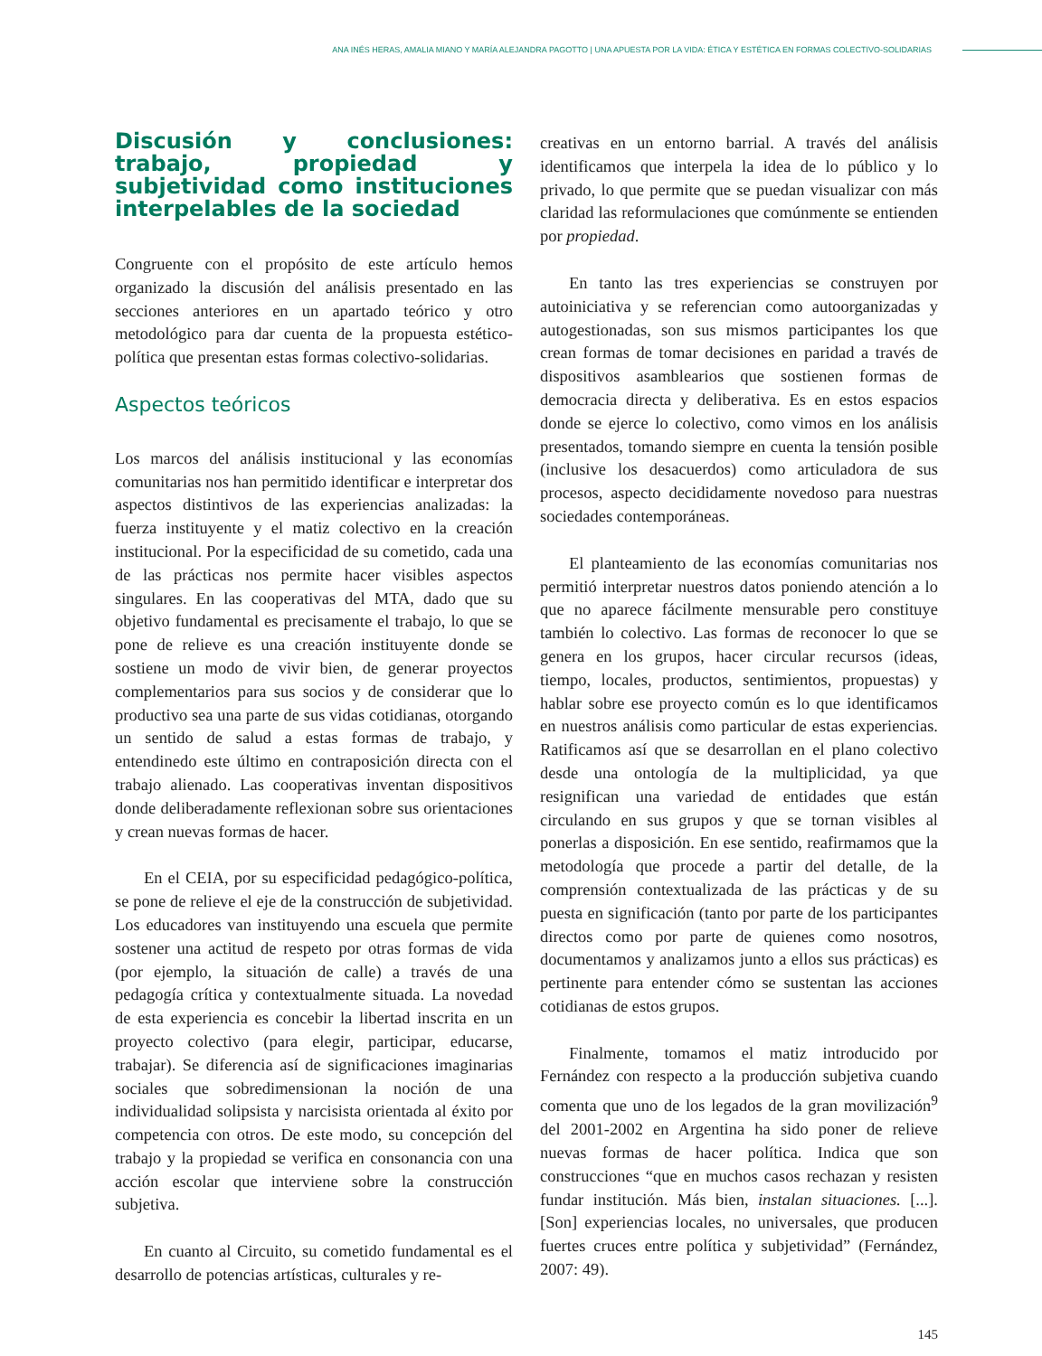ANA INÉS HERAS, AMALIA MIANO Y MARÍA ALEJANDRA PAGOTTO | UNA APUESTA POR LA VIDA: ÉTICA Y ESTÉTICA EN FORMAS COLECTIVO-SOLIDARIAS
Discusión y conclusiones: trabajo, propiedad y subjetividad como instituciones interpelables de la sociedad
Congruente con el propósito de este artículo hemos organizado la discusión del análisis presentado en las secciones anteriores en un apartado teórico y otro metodológico para dar cuenta de la propuesta estético-política que presentan estas formas colectivo-solidarias.
Aspectos teóricos
Los marcos del análisis institucional y las economías comunitarias nos han permitido identificar e interpretar dos aspectos distintivos de las experiencias analizadas: la fuerza instituyente y el matiz colectivo en la creación institucional. Por la especificidad de su cometido, cada una de las prácticas nos permite hacer visibles aspectos singulares. En las cooperativas del MTA, dado que su objetivo fundamental es precisamente el trabajo, lo que se pone de relieve es una creación instituyente donde se sostiene un modo de vivir bien, de generar proyectos complementarios para sus socios y de considerar que lo productivo sea una parte de sus vidas cotidianas, otorgando un sentido de salud a estas formas de trabajo, y entendinedo este último en contraposición directa con el trabajo alienado. Las cooperativas inventan dispositivos donde deliberadamente reflexionan sobre sus orientaciones y crean nuevas formas de hacer.
En el CEIA, por su especificidad pedagógico-política, se pone de relieve el eje de la construcción de subjetividad. Los educadores van instituyendo una escuela que permite sostener una actitud de respeto por otras formas de vida (por ejemplo, la situación de calle) a través de una pedagogía crítica y contextualmente situada. La novedad de esta experiencia es concebir la libertad inscrita en un proyecto colectivo (para elegir, participar, educarse, trabajar). Se diferencia así de significaciones imaginarias sociales que sobredimensionan la noción de una individualidad solipsista y narcisista orientada al éxito por competencia con otros. De este modo, su concepción del trabajo y la propiedad se verifica en consonancia con una acción escolar que interviene sobre la construcción subjetiva.
En cuanto al Circuito, su cometido fundamental es el desarrollo de potencias artísticas, culturales y re-
creativas en un entorno barrial. A través del análisis identificamos que interpela la idea de lo público y lo privado, lo que permite que se puedan visualizar con más claridad las reformulaciones que comúnmente se entienden por propiedad.
En tanto las tres experiencias se construyen por autoiniciativa y se referencian como autoorganizadas y autogestionadas, son sus mismos participantes los que crean formas de tomar decisiones en paridad a través de dispositivos asamblearios que sostienen formas de democracia directa y deliberativa. Es en estos espacios donde se ejerce lo colectivo, como vimos en los análisis presentados, tomando siempre en cuenta la tensión posible (inclusive los desacuerdos) como articuladora de sus procesos, aspecto decididamente novedoso para nuestras sociedades contemporáneas.
El planteamiento de las economías comunitarias nos permitió interpretar nuestros datos poniendo atención a lo que no aparece fácilmente mensurable pero constituye también lo colectivo. Las formas de reconocer lo que se genera en los grupos, hacer circular recursos (ideas, tiempo, locales, productos, sentimientos, propuestas) y hablar sobre ese proyecto común es lo que identificamos en nuestros análisis como particular de estas experiencias. Ratificamos así que se desarrollan en el plano colectivo desde una ontología de la multiplicidad, ya que resignifican una variedad de entidades que están circulando en sus grupos y que se tornan visibles al ponerlas a disposición. En ese sentido, reafirmamos que la metodología que procede a partir del detalle, de la comprensión contextualizada de las prácticas y de su puesta en significación (tanto por parte de los participantes directos como por parte de quienes como nosotros, documentamos y analizamos junto a ellos sus prácticas) es pertinente para entender cómo se sustentan las acciones cotidianas de estos grupos.
Finalmente, tomamos el matiz introducido por Fernández con respecto a la producción subjetiva cuando comenta que uno de los legados de la gran movilización<sup>9</sup> del 2001-2002 en Argentina ha sido poner de relieve nuevas formas de hacer política. Indica que son construcciones “que en muchos casos rechazan y resisten fundar institución. Más bien, instalan situaciones. [...]. [Son] experiencias locales, no universales, que producen fuertes cruces entre política y subjetividad” (Fernández, 2007: 49).
145